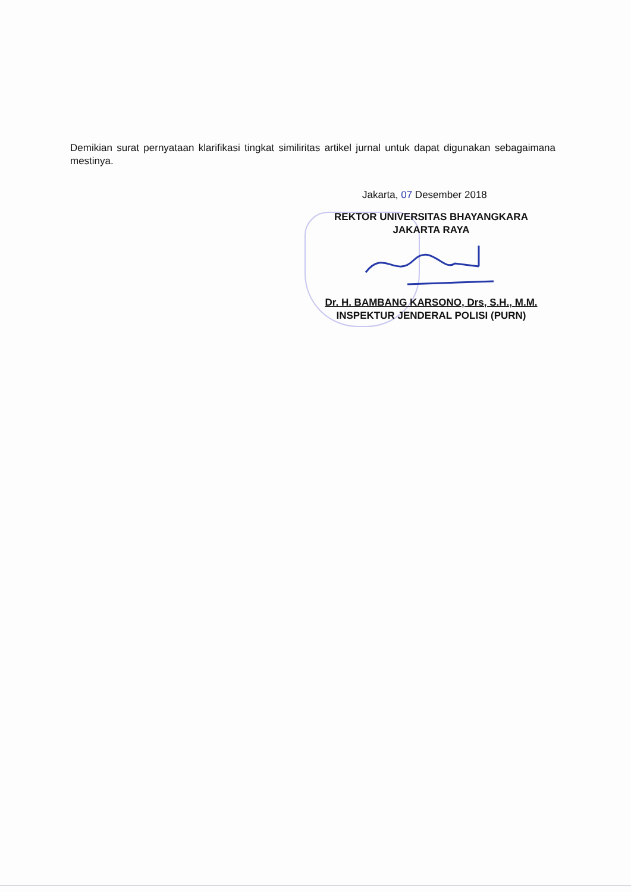Demikian surat pernyataan klarifikasi tingkat similiritas artikel jurnal untuk dapat digunakan sebagaimana mestinya.
Jakarta, 07 Desember 2018
REKTOR UNIVERSITAS BHAYANGKARA
JAKARTA RAYA
Dr. H. BAMBANG KARSONO, Drs, S.H., M.M.
INSPEKTUR JENDERAL POLISI (PURN)